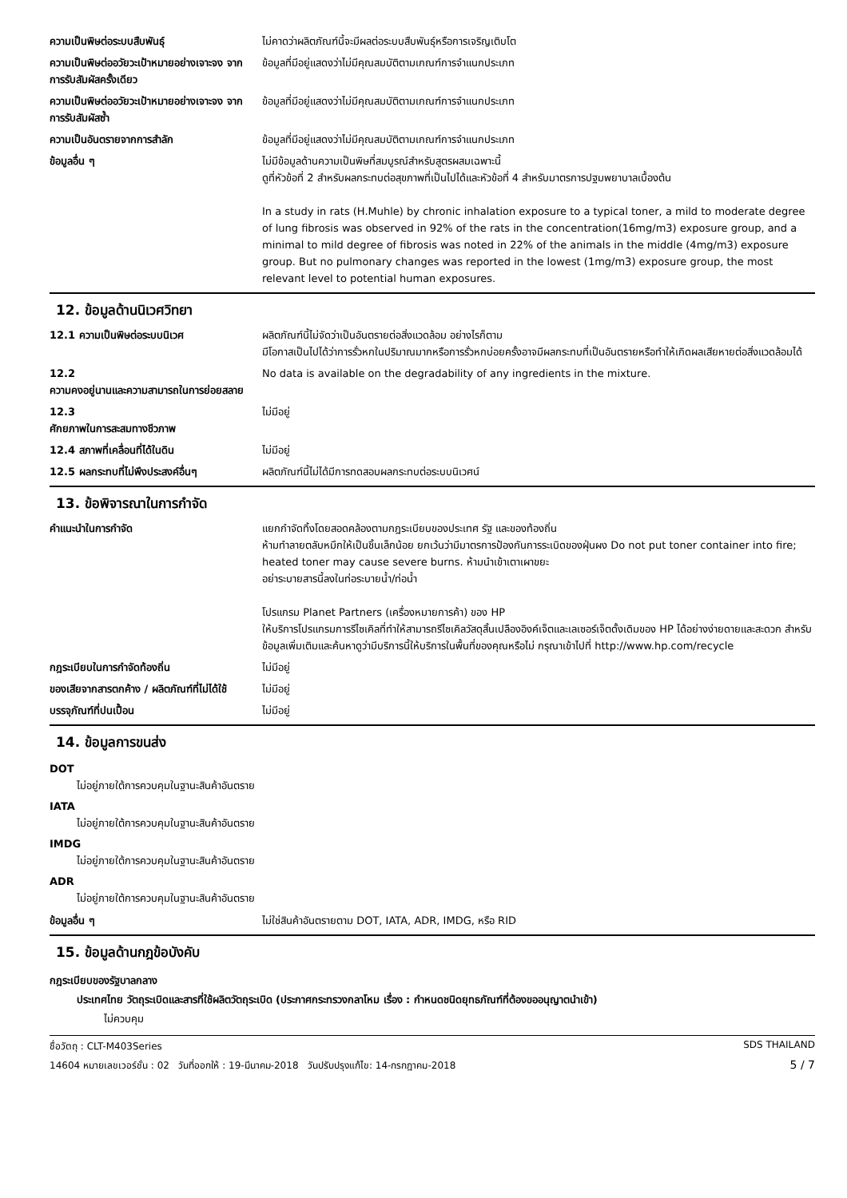| ความเป็นพิษต่อระบบสืบพันธุ์ | ไม่คาดว่าผลิตภัณฑ์นี้จะมีผลต่อระบบสืบพันธุ์หรือการเจริญเติบโต |
| ความเป็นพิษต่ออวัยวะเป้าหมายอย่างเจาะจง จากการรับสัมผัสครั้งเดียว | ข้อมูลที่มีอยู่แสดงว่าไม่มีคุณสมบัติตามเกณฑ์การจำแนกประเภท |
| ความเป็นพิษต่ออวัยวะเป้าหมายอย่างเจาะจง จากการรับสัมผัสซ้ำ | ข้อมูลที่มีอยู่แสดงว่าไม่มีคุณสมบัติตามเกณฑ์การจำแนกประเภท |
| ความเป็นอันตรายจากการสำลัก | ข้อมูลที่มีอยู่แสดงว่าไม่มีคุณสมบัติตามเกณฑ์การจำแนกประเภท |
| ข้อมูลอื่น ๆ | ไม่มีข้อมูลด้านความเป็นพิษที่สมบูรณ์สำหรับสูตรผสมเฉพาะนี้ ดูที่หัวข้อที่ 2 สำหรับผลกระทบต่อสุขภาพที่เป็นไปได้และหัวข้อที่ 4 สำหรับมาตรการปฐมพยาบาลเบื้องต้น In a study in rats (H.Muhle) by chronic inhalation exposure to a typical toner, a mild to moderate degree of lung fibrosis was observed in 92% of the rats in the concentration(16mg/m3) exposure group, and a minimal to mild degree of fibrosis was noted in 22% of the animals in the middle (4mg/m3) exposure group. But no pulmonary changes was reported in the lowest (1mg/m3) exposure group, the most relevant level to potential human exposures. |
12. ข้อมูลด้านนิเวศวิทยา
| 12.1 ความเป็นพิษต่อระบบนิเวศ | ผลิตภัณฑ์นี้ไม่จัดว่าเป็นอันตรายต่อสิ่งแวดล้อม อย่างไรก็ตาม มีโอกาสเป็นไปได้ว่าการรั่วหกในปริมาณมากหรือการรั่วหกบ่อยครั้งอาจมีผลกระทบที่เป็นอันตรายหรือทำให้เกิดผลเสียหายต่อสิ่งแวดล้อมได้ |
| 12.2 ความคงอยู่นานและความสามารถในการย่อยสลาย | No data is available on the degradability of any ingredients in the mixture. |
| 12.3 ศักยภาพในการสะสมทางชีวภาพ | ไม่มีอยู่ |
| 12.4 สภาพที่เคลื่อนที่ได้ในดิน | ไม่มีอยู่ |
| 12.5 ผลกระทบที่ไม่พึงประสงค์อื่นๆ | ผลิตภัณฑ์นี้ไม่ได้มีการทดสอบผลกระทบต่อระบบนิเวศน์ |
13. ข้อพิจารณาในการกำจัด
| คำแนะนำในการกำจัด | แยกกำจัดทิ้งโดยสอดคล้องตามกฎระเบียบของประเทศ รัฐ และของท้องถิ่น ห้ามทำลายตลับหมึกให้เป็นชิ้นเล็กน้อย ยกเว้นว่ามีมาตรการป้องกันการระเบิดของฝุ่นผง Do not put toner container into fire; heated toner may cause severe burns. ห้ามนำเข้าเตาเผาขยะ อย่าระบายสารนี้ลงในท่อระบายน้ำ/ท่อน้ำ โปรแกรม Planet Partners (เครื่องหมายการค้า) ของ HP ให้บริการโปรแกรมการรีไซเคิลที่ทำให้สามารถรีไซเคิลวัสดุสิ้นเปลืองอิงค์เจ็ตและเลเซอร์เจ็ตดั้งเดิมของ HP ได้อย่างง่ายดายและสะดวก สำหรับข้อมูลเพิ่มเติมและค้นหาดูว่ามีบริการนี้ให้บริการในพื้นที่ของคุณหรือไม่ กรุณาเข้าไปที่ http://www.hp.com/recycle |
| กฎระเบียบในการกำจัดท้องถิ่น | ไม่มีอยู่ |
| ของเสียจากสารตกค้าง / ผลิตภัณฑ์ที่ไม่ได้ใช้ | ไม่มีอยู่ |
| บรรจุภัณฑ์ที่ปนเปื้อน | ไม่มีอยู่ |
14. ข้อมูลการขนส่ง
DOT
ไม่อยู่ภายใต้การควบคุมในฐานะสินค้าอันตราย
IATA
ไม่อยู่ภายใต้การควบคุมในฐานะสินค้าอันตราย
IMDG
ไม่อยู่ภายใต้การควบคุมในฐานะสินค้าอันตราย
ADR
ไม่อยู่ภายใต้การควบคุมในฐานะสินค้าอันตราย
| ข้อมูลอื่น ๆ | ไม่ใช่สินค้าอันตรายตาม DOT, IATA, ADR, IMDG, หรือ RID |
15. ข้อมูลด้านกฎข้อบังคับ
กฎระเบียบของรัฐบาลกลาง
ประเทศไทย วัตถุระเบิดและสารที่ใช้ผลิตวัตถุระเบิด (ประกาศกระทรวงกลาโหม เรื่อง : กำหนดชนิดยุทธภัณฑ์ที่ต้องขออนุญาตนำเข้า)
ไม่ควบคุม
ชื่อวัตถุ : CLT-M403Series SDS THAILAND
14604 หมายเลขเวอร์ชั่น : 02 วันที่ออกให้ : 19-มีนาคม-2018 วันปรับปรุงแก้ไข: 14-กรกฎาคม-2018 5 / 7